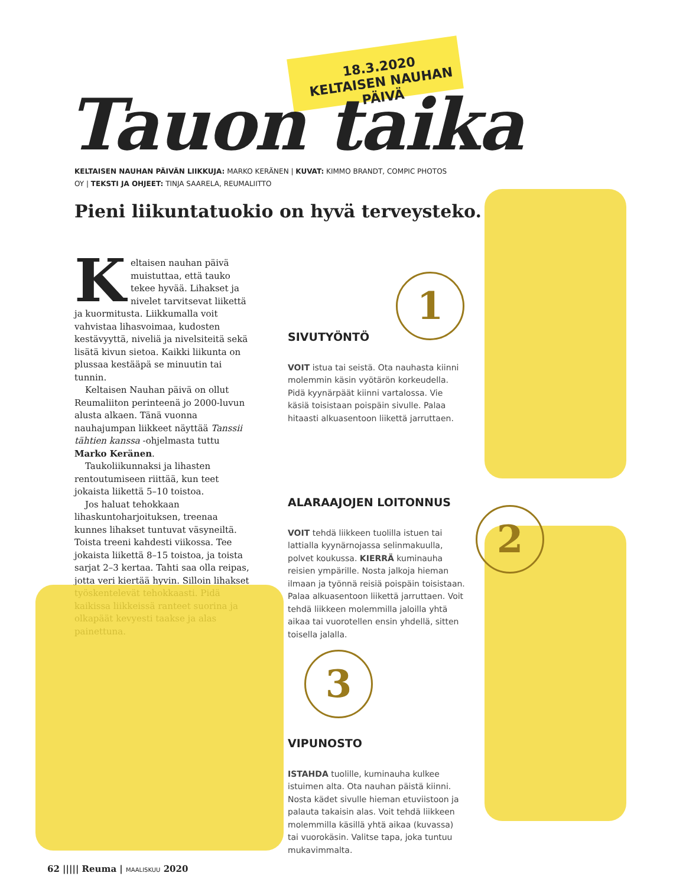18.3.2020
KELTAISEN NAUHAN PÄIVÄ
Tauon taika
KELTAISEN NAUHAN PÄIVÄN LIIKKUJA: MARKO KERÄNEN | KUVAT: KIMMO BRANDT, COMPIC PHOTOS OY | TEKSTI JA OHJEET: TINJA SAARELA, REUMALIITTO
Pieni liikuntatuokio on hyvä terveysteko.
Keltaisen nauhan päivä muistuttaa, että tauko tekee hyvää. Lihakset ja nivelet tarvitsevat liikettä ja kuormitusta. Liikkumalla voit vahvistaa lihasvoimaa, kudosten kestävyyttä, niveliä ja nivelsiteitä sekä lisätä kivun sietoa. Kaikki liikunta on plussaa kestääpä se minuutin tai tunnin.
Keltaisen Nauhan päivä on ollut Reumaliiton perinteenä jo 2000-luvun alusta alkaen. Tänä vuonna nauhajumpan liikkeet näyttää Tanssii tähtien kanssa -ohjelmasta tuttu Marko Keränen.
Taukoliikunnaksi ja lihasten rentoutumiseen riittää, kun teet jokaista liikettä 5–10 toistoa.
Jos haluat tehokkaan lihaskuntoharjoituksen, treenaa kunnes lihakset tuntuvat väsyneiltä. Toista treeni kahdesti viikossa. Tee jokaista liikettä 8–15 toistoa, ja toista sarjat 2–3 kertaa. Tahti saa olla reipas, jotta veri kiertää hyvin. Silloin lihakset työskentelevät tehokkaasti. Pidä kaikissa liikkeissä ranteet suorina ja olkapäät kevyesti taakse ja alas painettuna.
1
2
3
SIVUTYÖNTÖ
VOIT istua tai seistä. Ota nauhasta kiinni molemmin käsin vyötärön korkeudella. Pidä kyynärpäät kiinni vartalossa. Vie käsiä toisistaan poispäin sivulle. Palaa hitaasti alkuasentoon liikettä jarruttaen.
ALARAAJOJEN LOITONNUS
VOIT tehdä liikkeen tuolilla istuen tai lattialla kyynärnojassa selinmakuulla, polvet koukussa. KIERRÄ kuminauha reisien ympärille. Nosta jalkoja hieman ilmaan ja työnnä reisiä poispäin toisistaan. Palaa alkuasentoon liikettä jarruttaen. Voit tehdä liikkeen molemmilla jaloilla yhtä aikaa tai vuorotellen ensin yhdellä, sitten toisella jalalla.
VIPUNOSTO
ISTAHDA tuolille, kuminauha kulkee istuimen alta. Ota nauhan päistä kiinni. Nosta kädet sivulle hieman etuviistoon ja palauta takaisin alas. Voit tehdä liikkeen molemmilla käsillä yhtä aikaa (kuvassa) tai vuorokäsin. Valitse tapa, joka tuntuu mukavimmalta.
62 ||||| Reuma | MAALISKUU 2020